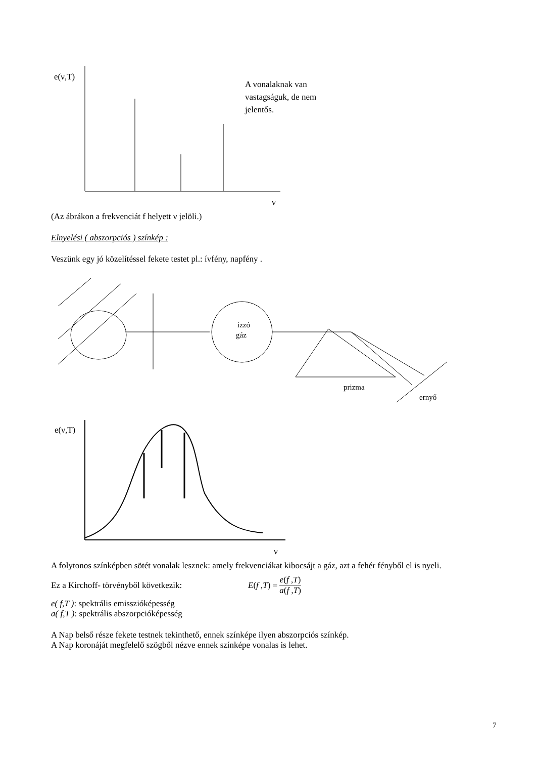e(ν,T)
A vonalaknak van
vastagságuk, de nem
jelentős.
ν
(Az ábrákon a frekvenciát f helyett ν jelöli.)
Elnyelési ( abszorpciós ) színkép :
Veszünk egy jó közelítéssel fekete testet pl.: ívfény, napfény .
izzó
gáz
prizma
ernyő
e(ν,T)
ν
A folytonos színképben sötét vonalak lesznek: amely frekvenciákat kibocsájt a gáz, azt a fehér fényből el is nyeli.
Ez a Kirchoff- törvényből következik: E(f ,T) = e(f ,T) a(f ,T)
e( f,T ): spektrális emisszióképesség
a( f,T ): spektrális abszorpcióképesség
A Nap belső része fekete testnek tekinthető, ennek színképe ilyen abszorpciós színkép.
A Nap koronáját megfelelő szögből nézve ennek színképe vonalas is lehet.
7